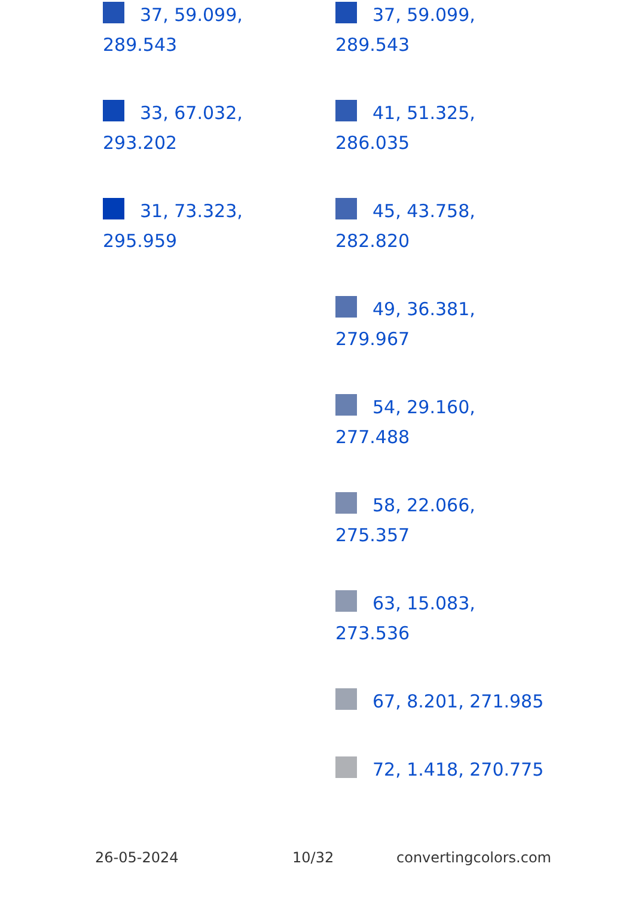37, 59.099, 289.543
33, 67.032, 293.202
31, 73.323, 295.959
37, 59.099, 289.543
41, 51.325, 286.035
45, 43.758, 282.820
49, 36.381, 279.967
54, 29.160, 277.488
58, 22.066, 275.357
63, 15.083, 273.536
67, 8.201, 271.985
72, 1.418, 270.775
26-05-2024 10/32 convertingcolors.com